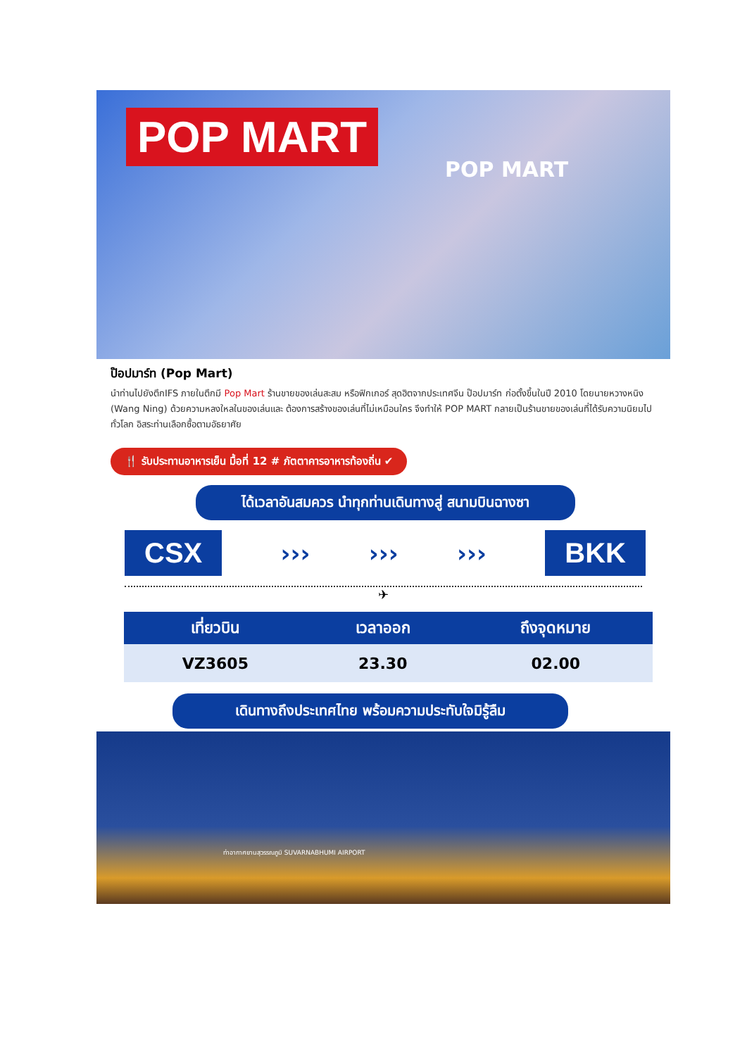POP MART
POP MART
ป๊อปมาร์ท (Pop Mart)
นำท่านไปยังตึกIFS ภายในตึกมี Pop Mart ร้านขายของเล่นสะสม หรือฟิกเกอร์ สุดฮิตจากประเทศจีน ป๊อปมาร์ท ก่อตั้งขึ้นในปี 2010 โดยนายหวางหนิง (Wang Ning) ด้วยความหลงใหลในของเล่นและ ต้องการสร้างของเล่นที่ไม่เหมือนใคร จึงทำให้ POP MART กลายเป็นร้านขายของเล่นที่ได้รับความนิยมไปทั่วโลก อิสระท่านเลือกซื้อตามอัธยาศัย
🍴 รับประทานอาหารเย็น มื้อที่ 12 # ภัตตาคารอาหารท้องถิ่น ✔
ได้เวลาอันสมควร นำทุกท่านเดินทางสู่ สนามบินฉางซา
CSX
››› ››› ›››
BKK
✈
| เที่ยวบิน | เวลาออก | ถึงจุดหมาย |
| --- | --- | --- |
| VZ3605 | 23.30 | 02.00 |
เดินทางถึงประเทศไทย พร้อมความประทับใจมิรู้ลืม
ท่าอากาศยานสุวรรณภูมิ SUVARNABHUMI AIRPORT